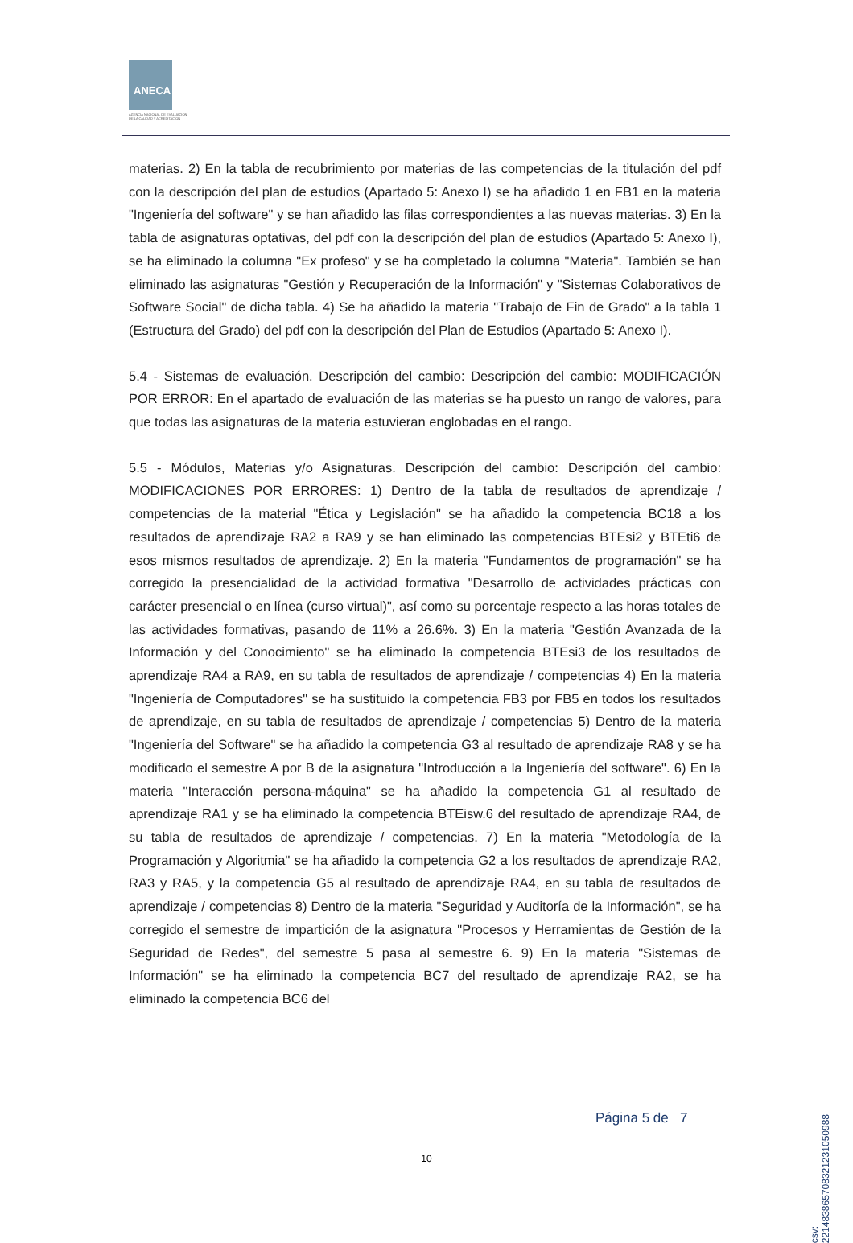ANECA
AGENCIA NACIONAL DE EVALUACIÓN
DE LA CALIDAD Y ACREDITACIÓN
materias. 2) En la tabla de recubrimiento por materias de las competencias de la titulación del pdf con la descripción del plan de estudios (Apartado 5: Anexo I) se ha añadido 1 en FB1 en la materia "Ingeniería del software" y se han añadido las filas correspondientes a las nuevas materias. 3) En la tabla de asignaturas optativas, del pdf con la descripción del plan de estudios (Apartado 5: Anexo I), se ha eliminado la columna "Ex profeso" y se ha completado la columna "Materia". También se han eliminado las asignaturas "Gestión y Recuperación de la Información" y "Sistemas Colaborativos de Software Social" de dicha tabla. 4) Se ha añadido la materia "Trabajo de Fin de Grado" a la tabla 1 (Estructura del Grado) del pdf con la descripción del Plan de Estudios (Apartado 5: Anexo I).
5.4 - Sistemas de evaluación. Descripción del cambio: Descripción del cambio: MODIFICACIÓN POR ERROR: En el apartado de evaluación de las materias se ha puesto un rango de valores, para que todas las asignaturas de la materia estuvieran englobadas en el rango.
5.5 - Módulos, Materias y/o Asignaturas. Descripción del cambio: Descripción del cambio: MODIFICACIONES POR ERRORES: 1) Dentro de la tabla de resultados de aprendizaje / competencias de la material "Ética y Legislación" se ha añadido la competencia BC18 a los resultados de aprendizaje RA2 a RA9 y se han eliminado las competencias BTEsi2 y BTEti6 de esos mismos resultados de aprendizaje. 2) En la materia "Fundamentos de programación" se ha corregido la presencialidad de la actividad formativa "Desarrollo de actividades prácticas con carácter presencial o en línea (curso virtual)", así como su porcentaje respecto a las horas totales de las actividades formativas, pasando de 11% a 26.6%. 3) En la materia "Gestión Avanzada de la Información y del Conocimiento" se ha eliminado la competencia BTEsi3 de los resultados de aprendizaje RA4 a RA9, en su tabla de resultados de aprendizaje / competencias 4) En la materia "Ingeniería de Computadores" se ha sustituido la competencia FB3 por FB5 en todos los resultados de aprendizaje, en su tabla de resultados de aprendizaje / competencias 5) Dentro de la materia "Ingeniería del Software" se ha añadido la competencia G3 al resultado de aprendizaje RA8 y se ha modificado el semestre A por B de la asignatura "Introducción a la Ingeniería del software". 6) En la materia "Interacción persona-máquina" se ha añadido la competencia G1 al resultado de aprendizaje RA1 y se ha eliminado la competencia BTEisw.6 del resultado de aprendizaje RA4, de su tabla de resultados de aprendizaje / competencias. 7) En la materia "Metodología de la Programación y Algoritmia" se ha añadido la competencia G2 a los resultados de aprendizaje RA2, RA3 y RA5, y la competencia G5 al resultado de aprendizaje RA4, en su tabla de resultados de aprendizaje / competencias 8) Dentro de la materia "Seguridad y Auditoría de la Información", se ha corregido el semestre de impartición de la asignatura "Procesos y Herramientas de Gestión de la Seguridad de Redes", del semestre 5 pasa al semestre 6. 9) En la materia "Sistemas de Información" se ha eliminado la competencia BC7 del resultado de aprendizaje RA2, se ha eliminado la competencia BC6 del
Página 5 de 7
10
csv: 221483865708321231050988